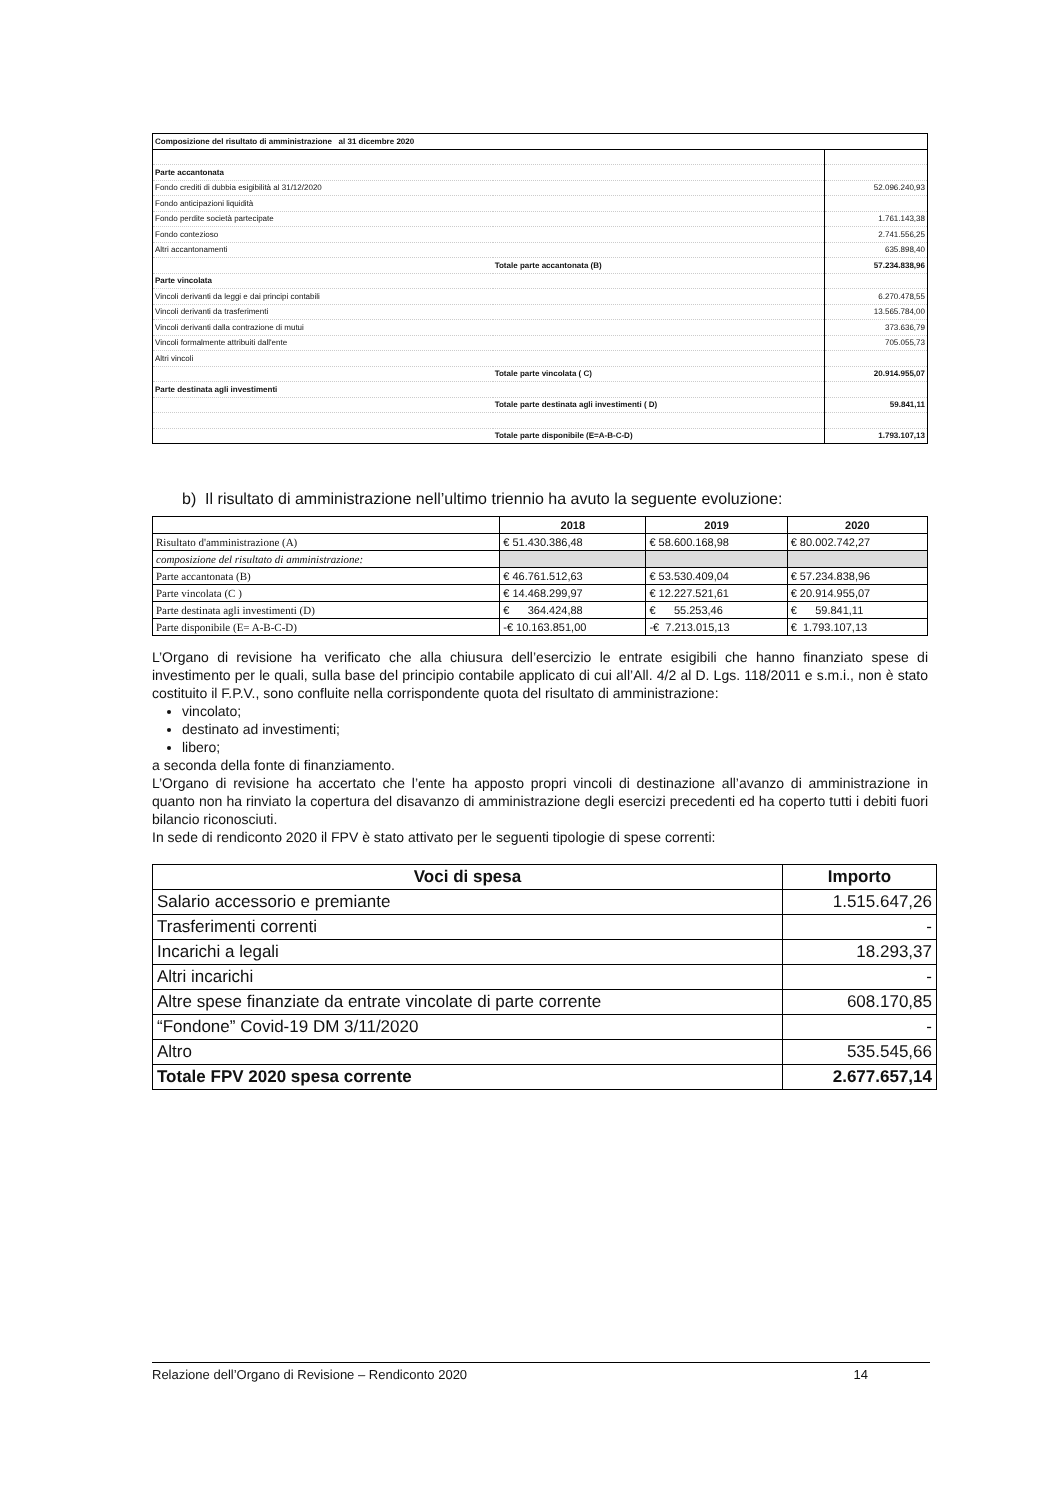| Composizione del risultato di amministrazione al 31 dicembre 2020 | | |
| Parte accantonata | | |
| Fondo crediti di dubbia esigibilità al 31/12/2020 | | 52.096.240,93 |
| Fondo anticipazioni liquidità | | |
| Fondo perdite società partecipate | | 1.761.143,38 |
| Fondo contezioso | | 2.741.556,25 |
| Altri accantonamenti | | 635.898,40 |
| | Totale parte accantonata (B) | 57.234.838,96 |
| Parte vincolata | | |
| Vincoli derivanti da leggi e dai principi contabili | | 6.270.478,55 |
| Vincoli derivanti da trasferimenti | | 13.565.784,00 |
| Vincoli derivanti dalla contrazione di mutui | | 373.636,79 |
| Vincoli formalmente attribuiti dall'ente | | 705.055,73 |
| Altri vincoli | | |
| | Totale parte vincolata ( C) | 20.914.955,07 |
| Parte destinata agli investimenti | | |
| | Totale parte destinata agli investimenti ( D) | 59.841,11 |
| | Totale parte disponibile (E=A-B-C-D) | 1.793.107,13 |
b) Il risultato di amministrazione nell’ultimo triennio ha avuto la seguente evoluzione:
| | 2018 | 2019 | 2020 |
| --- | --- | --- | --- |
| Risultato d'amministrazione (A) | € 51.430.386,48 | € 58.600.168,98 | € 80.002.742,27 |
| composizione del risultato di amministrazione: | | | |
| Parte accantonata (B) | € 46.761.512,63 | € 53.530.409,04 | € 57.234.838,96 |
| Parte vincolata (C ) | € 14.468.299,97 | € 12.227.521,61 | € 20.914.955,07 |
| Parte destinata agli investimenti (D) | € 364.424,88 | € 55.253,46 | € 59.841,11 |
| Parte disponibile (E= A-B-C-D) | -€ 10.163.851,00 | -€ 7.213.015,13 | € 1.793.107,13 |
L’Organo di revisione ha verificato che alla chiusura dell’esercizio le entrate esigibili che hanno finanziato spese di investimento per le quali, sulla base del principio contabile applicato di cui all’All. 4/2 al D. Lgs. 118/2011 e s.m.i., non è stato costituito il F.P.V., sono confluite nella corrispondente quota del risultato di amministrazione:
vincolato;
destinato ad investimenti;
libero;
a seconda della fonte di finanziamento.
L’Organo di revisione ha accertato che l’ente ha apposto propri vincoli di destinazione all’avanzo di amministrazione in quanto non ha rinviato la copertura del disavanzo di amministrazione degli esercizi precedenti ed ha coperto tutti i debiti fuori bilancio riconosciuti.
In sede di rendiconto 2020 il FPV è stato attivato per le seguenti tipologie di spese correnti:
| Voci di spesa | Importo |
| --- | --- |
| Salario accessorio e premiante | 1.515.647,26 |
| Trasferimenti correnti | - |
| Incarichi a legali | 18.293,37 |
| Altri incarichi | - |
| Altre spese finanziate da entrate vincolate di parte corrente | 608.170,85 |
| “Fondone” Covid-19 DM 3/11/2020 | - |
| Altro | 535.545,66 |
| Totale FPV 2020 spesa corrente | 2.677.657,14 |
Relazione dell’Organo di Revisione – Rendiconto 2020 14